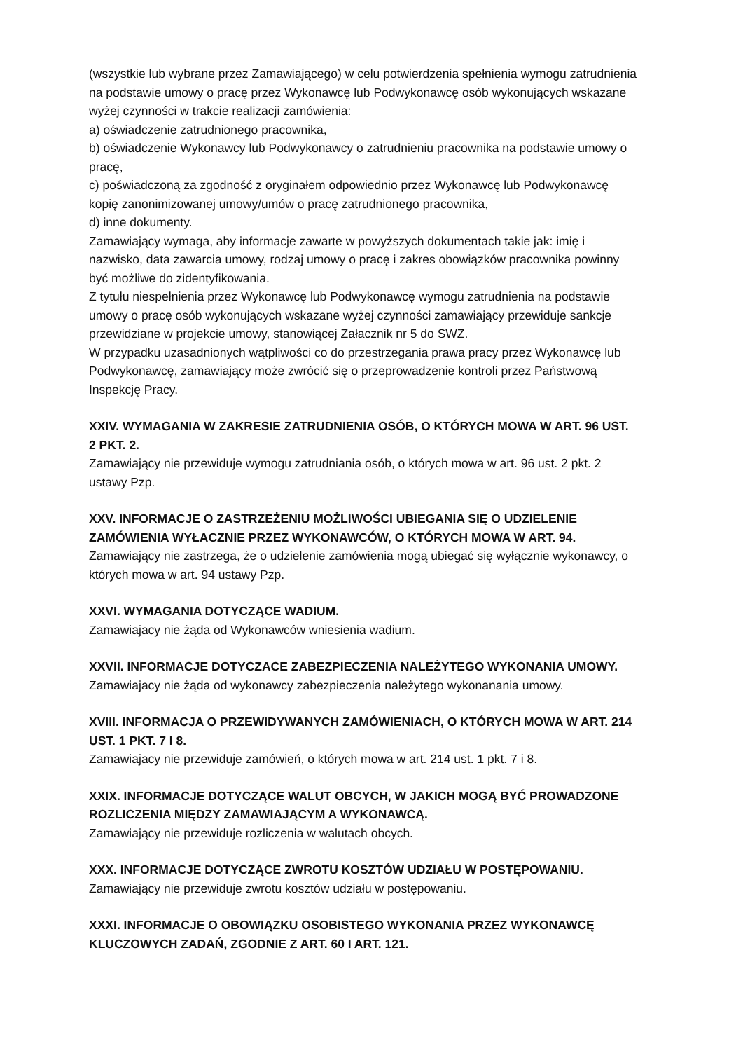(wszystkie lub wybrane przez Zamawiającego) w celu potwierdzenia spełnienia wymogu zatrudnienia na podstawie umowy o pracę przez Wykonawcę lub Podwykonawcę osób wykonujących wskazane wyżej czynności w trakcie realizacji zamówienia:
a) oświadczenie zatrudnionego pracownika,
b) oświadczenie Wykonawcy lub Podwykonawcy o zatrudnieniu pracownika na podstawie umowy o pracę,
c) poświadczoną za zgodność z oryginałem odpowiednio przez Wykonawcę lub Podwykonawcę kopię zanonimizowanej umowy/umów o pracę zatrudnionego pracownika,
d) inne dokumenty.
Zamawiający wymaga, aby informacje zawarte w powyższych dokumentach takie jak: imię i nazwisko, data zawarcia umowy, rodzaj umowy o pracę i zakres obowiązków pracownika powinny być możliwe do zidentyfikowania.
Z tytułu niespełnienia przez Wykonawcę lub Podwykonawcę wymogu zatrudnienia na podstawie umowy o pracę osób wykonujących wskazane wyżej czynności zamawiający przewiduje sankcje przewidziane w projekcie umowy, stanowiącej Załacznik nr 5 do SWZ.
W przypadku uzasadnionych wątpliwości co do przestrzegania prawa pracy przez Wykonawcę lub Podwykonawcę, zamawiający może zwrócić się o przeprowadzenie kontroli przez Państwową Inspekcję Pracy.
XXIV. WYMAGANIA W ZAKRESIE ZATRUDNIENIA OSÓB, O KTÓRYCH MOWA W ART. 96 UST. 2 PKT. 2.
Zamawiający nie przewiduje wymogu zatrudniania osób, o których mowa w art. 96 ust. 2 pkt. 2 ustawy Pzp.
XXV. INFORMACJE O ZASTRZEŻENIU MOŻLIWOŚCI UBIEGANIA SIĘ O UDZIELENIE ZAMÓWIENIA WYŁACZNIE PRZEZ WYKONAWCÓW, O KTÓRYCH MOWA W ART. 94.
Zamawiający nie zastrzega, że o udzielenie zamówienia mogą ubiegać się wyłącznie wykonawcy, o których mowa w art. 94 ustawy Pzp.
XXVI. WYMAGANIA DOTYCZĄCE WADIUM.
Zamawiajacy nie żąda od Wykonawców wniesienia wadium.
XXVII. INFORMACJE DOTYCZACE ZABEZPIECZENIA NALEŻYTEGO WYKONANIA UMOWY.
Zamawiajacy nie żąda od wykonawcy zabezpieczenia należytego wykonanania umowy.
XVIII. INFORMACJA O PRZEWIDYWANYCH ZAMÓWIENIACH, O KTÓRYCH MOWA W ART. 214 UST. 1 PKT. 7 I 8.
Zamawiajacy nie przewiduje zamówień, o których mowa w art. 214 ust. 1 pkt. 7 i 8.
XXIX. INFORMACJE DOTYCZĄCE WALUT OBCYCH, W JAKICH MOGĄ BYĆ PROWADZONE ROZLICZENIA MIĘDZY ZAMAWIAJĄCYM A WYKONAWCĄ.
Zamawiający nie przewiduje rozliczenia w walutach obcych.
XXX. INFORMACJE DOTYCZĄCE ZWROTU KOSZTÓW UDZIAŁU W POSTĘPOWANIU.
Zamawiający nie przewiduje zwrotu kosztów udziału w postępowaniu.
XXXI. INFORMACJE O OBOWIĄZKU OSOBISTEGO WYKONANIA PRZEZ WYKONAWCĘ KLUCZOWYCH ZADAŃ, ZGODNIE Z ART. 60 I ART. 121.